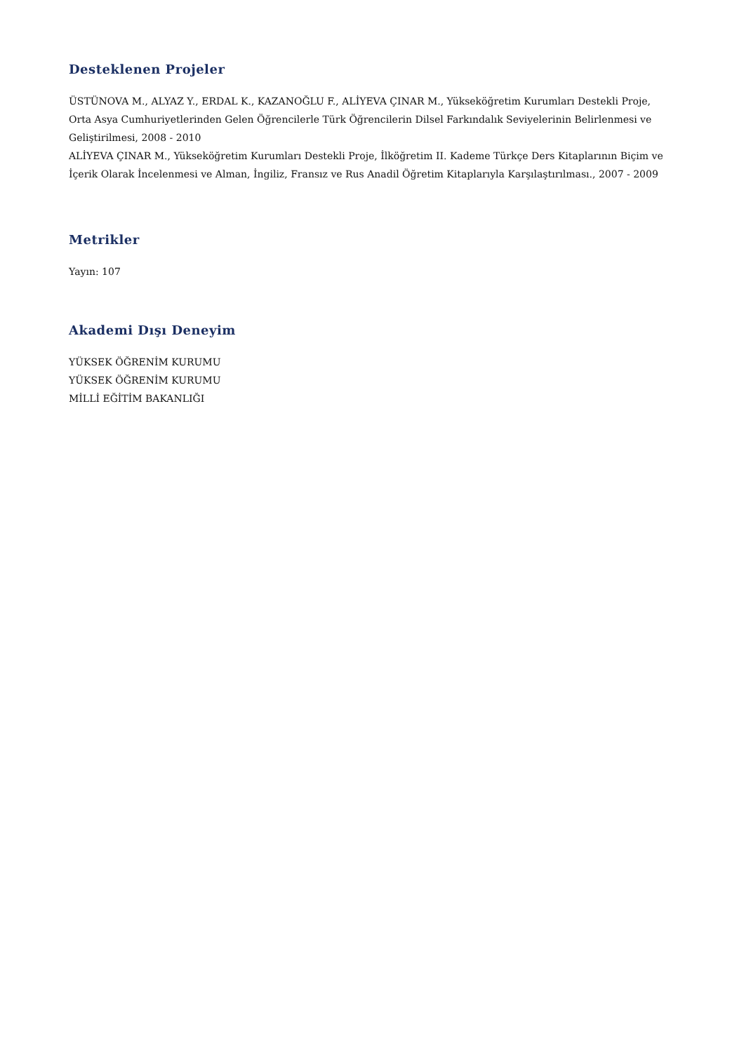Desteklenen Projeler
ÜSTÜNOVA M., ALYAZ Y., ERDAL K., KAZANOĞLU F., ALİYEVA ÇINAR M., Yükseköğretim Kurumları Destekli Proje, Orta Asya Cumhuriyetlerinden Gelen Öğrencilerle Türk Öğrencilerin Dilsel Farkındalık Seviyelerinin Belirlenmesi ve Geliştirilmesi, 2008 - 2010
ALİYEVA ÇINAR M., Yükseköğretim Kurumları Destekli Proje, İlköğretim II. Kademe Türkçe Ders Kitaplarının Biçim ve İçerik Olarak İncelenmesi ve Alman, İngiliz, Fransız ve Rus Anadil Öğretim Kitaplarıyla Karşılaştırılması., 2007 - 2009
Metrikler
Yayın: 107
Akademi Dışı Deneyim
YÜKSEK ÖĞRENİM KURUMU
YÜKSEK ÖĞRENİM KURUMU
MİLLİ EĞİTİM BAKANLIĞI